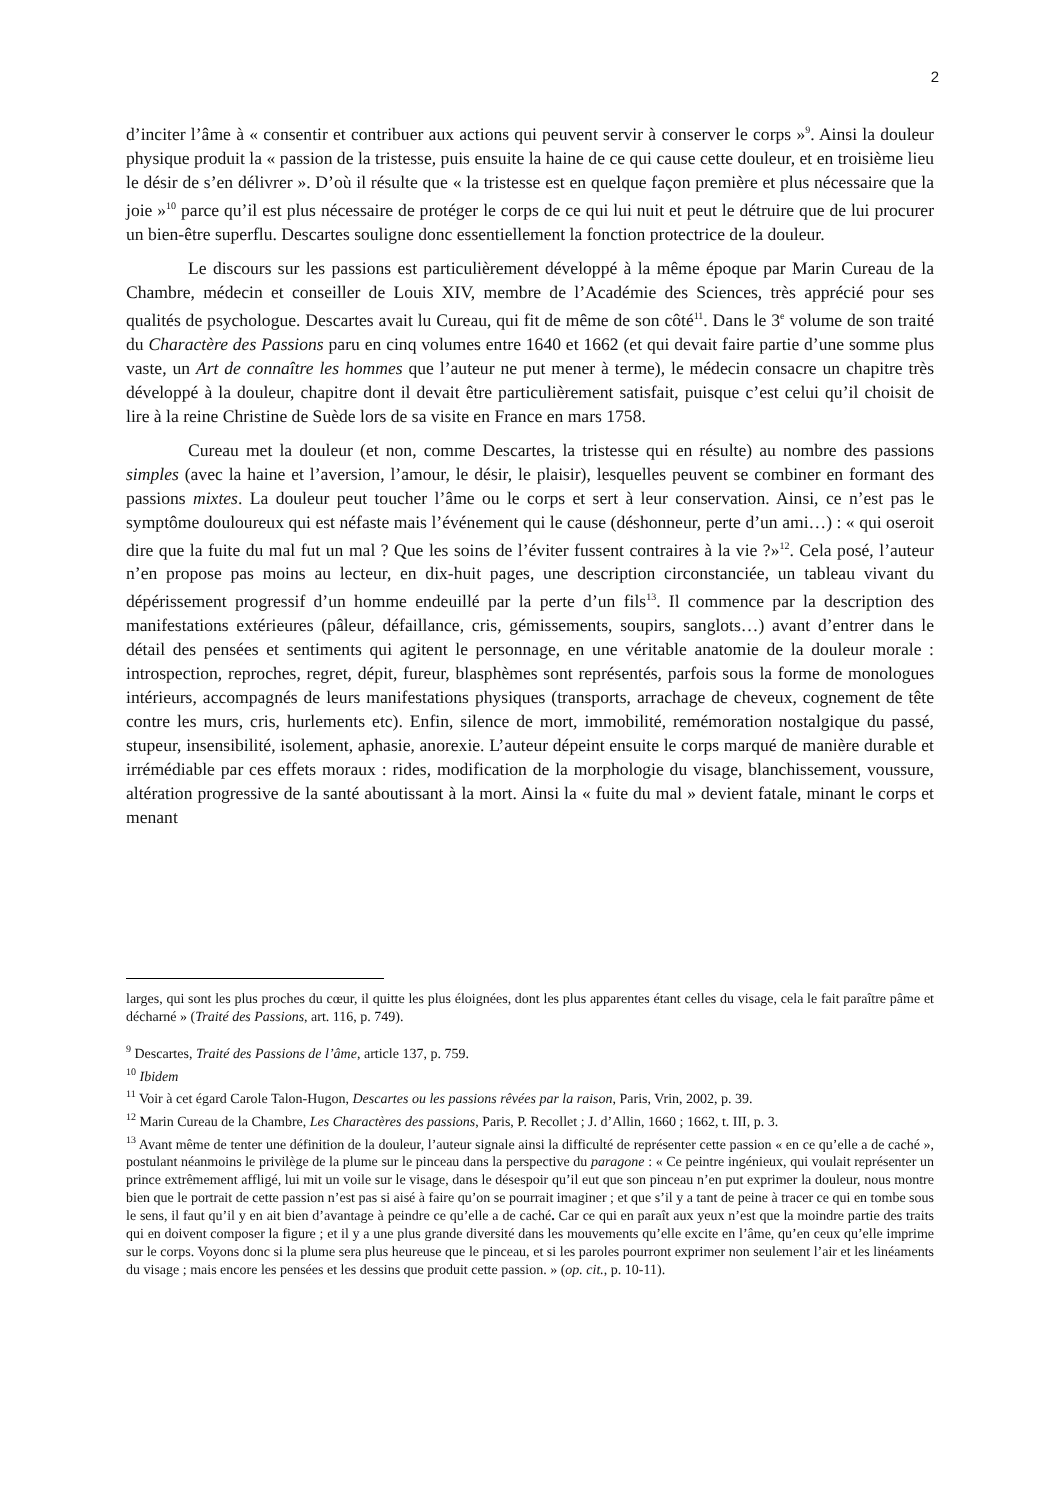2
d’inciter l’âme à « consentir et contribuer aux actions qui peuvent servir à conserver le corps »<sup>9</sup>. Ainsi la douleur physique produit la « passion de la tristesse, puis ensuite la haine de ce qui cause cette douleur, et en troisième lieu le désir de s’en délivrer ». D’où il résulte que « la tristesse est en quelque façon première et plus nécessaire que la joie »<sup>10</sup> parce qu’il est plus nécessaire de protéger le corps de ce qui lui nuit et peut le détruire que de lui procurer un bien-être superflu. Descartes souligne donc essentiellement la fonction protectrice de la douleur.
Le discours sur les passions est particulièrement développé à la même époque par Marin Cureau de la Chambre, médecin et conseiller de Louis XIV, membre de l’Académie des Sciences, très apprécié pour ses qualités de psychologue. Descartes avait lu Cureau, qui fit de même de son côté<sup>11</sup>. Dans le 3<sup>e</sup> volume de son traité du Charactère des Passions paru en cinq volumes entre 1640 et 1662 (et qui devait faire partie d’une somme plus vaste, un Art de connaître les hommes que l’auteur ne put mener à terme), le médecin consacre un chapitre très développé à la douleur, chapitre dont il devait être particulièrement satisfait, puisque c’est celui qu’il choisit de lire à la reine Christine de Suède lors de sa visite en France en mars 1758.
Cureau met la douleur (et non, comme Descartes, la tristesse qui en résulte) au nombre des passions simples (avec la haine et l’aversion, l’amour, le désir, le plaisir), lesquelles peuvent se combiner en formant des passions mixtes. La douleur peut toucher l’âme ou le corps et sert à leur conservation. Ainsi, ce n’est pas le symptôme douloureux qui est néfaste mais l’événement qui le cause (déshonneur, perte d’un ami…) : « qui oseroit dire que la fuite du mal fut un mal ? Que les soins de l’éviter fussent contraires à la vie ?»<sup>12</sup>. Cela posé, l’auteur n’en propose pas moins au lecteur, en dix-huit pages, une description circonstanciée, un tableau vivant du dépérissement progressif d’un homme endeuillé par la perte d’un fils<sup>13</sup>. Il commence par la description des manifestations extérieures (pâleur, défaillance, cris, gémissements, soupirs, sanglots…) avant d’entrer dans le détail des pensées et sentiments qui agitent le personnage, en une véritable anatomie de la douleur morale : introspection, reproches, regret, dépit, fureur, blasphèmes sont représentés, parfois sous la forme de monologues intérieurs, accompagnés de leurs manifestations physiques (transports, arrachage de cheveux, cognement de tête contre les murs, cris, hurlements etc). Enfin, silence de mort, immobilité, remémoration nostalgique du passé, stupeur, insensibilité, isolement, aphasie, anorexie. L’auteur dépeint ensuite le corps marqué de manière durable et irrémédiable par ces effets moraux : rides, modification de la morphologie du visage, blanchissement, voussure, altération progressive de la santé aboutissant à la mort. Ainsi la « fuite du mal » devient fatale, minant le corps et menant
larges, qui sont les plus proches du cœur, il quitte les plus éloignées, dont les plus apparentes étant celles du visage, cela le fait paraître pâme et décharné » (Traité des Passions, art. 116, p. 749).
<sup>9</sup> Descartes, Traité des Passions de l’âme, article 137, p. 759.
<sup>10</sup> Ibidem
<sup>11</sup> Voir à cet égard Carole Talon-Hugon, Descartes ou les passions rêvées par la raison, Paris, Vrin, 2002, p. 39.
<sup>12</sup> Marin Cureau de la Chambre, Les Charactères des passions, Paris, P. Recollet ; J. d’Allin, 1660 ; 1662, t. III, p. 3.
<sup>13</sup> Avant même de tenter une définition de la douleur, l’auteur signale ainsi la difficulté de représenter cette passion « en ce qu’elle a de caché », postulant néanmoins le privilège de la plume sur le pinceau dans la perspective du paragone : « Ce peintre ingénieux, qui voulait représenter un prince extrêmement affligé, lui mit un voile sur le visage, dans le désespoir qu’il eut que son pinceau n’en put exprimer la douleur, nous montre bien que le portrait de cette passion n’est pas si aisé à faire qu’on se pourrait imaginer ; et que s’il y a tant de peine à tracer ce qui en tombe sous le sens, il faut qu’il y en ait bien d’avantage à peindre ce qu’elle a de caché. Car ce qui en paraît aux yeux n’est que la moindre partie des traits qui en doivent composer la figure ; et il y a une plus grande diversité dans les mouvements qu’elle excite en l’âme, qu’en ceux qu’elle imprime sur le corps. Voyons donc si la plume sera plus heureuse que le pinceau, et si les paroles pourront exprimer non seulement l’air et les linéaments du visage ; mais encore les pensées et les dessins que produit cette passion. » (op. cit., p. 10-11).